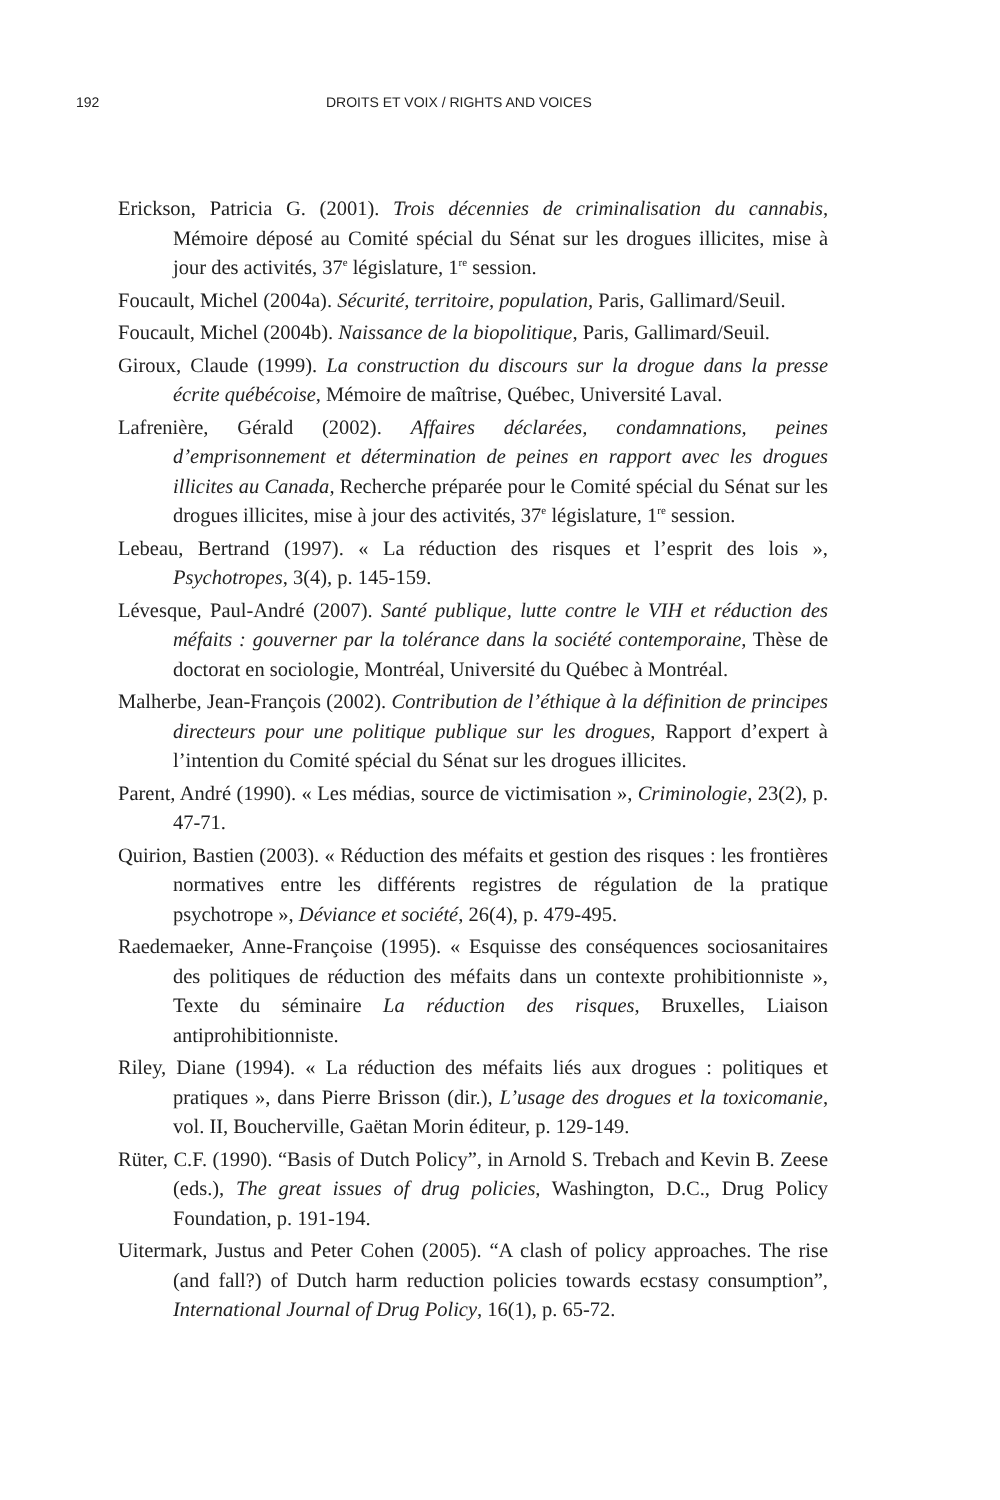192 DROITS ET VOIX / RIGHTS AND VOICES
Erickson, Patricia G. (2001). Trois décennies de criminalisation du cannabis, Mémoire déposé au Comité spécial du Sénat sur les drogues illicites, mise à jour des activités, 37<sup>e</sup> législature, 1<sup>re</sup> session.
Foucault, Michel (2004a). Sécurité, territoire, population, Paris, Gallimard/Seuil.
Foucault, Michel (2004b). Naissance de la biopolitique, Paris, Gallimard/Seuil.
Giroux, Claude (1999). La construction du discours sur la drogue dans la presse écrite québécoise, Mémoire de maîtrise, Québec, Université Laval.
Lafrenière, Gérald (2002). Affaires déclarées, condamnations, peines d’emprisonnement et détermination de peines en rapport avec les drogues illicites au Canada, Recherche préparée pour le Comité spécial du Sénat sur les drogues illicites, mise à jour des activités, 37<sup>e</sup> législature, 1<sup>re</sup> session.
Lebeau, Bertrand (1997). « La réduction des risques et l’esprit des lois », Psychotropes, 3(4), p. 145-159.
Lévesque, Paul-André (2007). Santé publique, lutte contre le VIH et réduction des méfaits : gouverner par la tolérance dans la société contemporaine, Thèse de doctorat en sociologie, Montréal, Université du Québec à Montréal.
Malherbe, Jean-François (2002). Contribution de l’éthique à la définition de principes directeurs pour une politique publique sur les drogues, Rapport d’expert à l’intention du Comité spécial du Sénat sur les drogues illicites.
Parent, André (1990). « Les médias, source de victimisation », Criminologie, 23(2), p. 47-71.
Quirion, Bastien (2003). « Réduction des méfaits et gestion des risques : les frontières normatives entre les différents registres de régulation de la pratique psychotrope », Déviance et société, 26(4), p. 479-495.
Raedemaeker, Anne-Françoise (1995). « Esquisse des conséquences sociosanitaires des politiques de réduction des méfaits dans un contexte prohibitionniste », Texte du séminaire La réduction des risques, Bruxelles, Liaison antiprohibitionniste.
Riley, Diane (1994). « La réduction des méfaits liés aux drogues : politiques et pratiques », dans Pierre Brisson (dir.), L’usage des drogues et la toxicomanie, vol. II, Boucherville, Gaëtan Morin éditeur, p. 129-149.
Rüter, C.F. (1990). “Basis of Dutch Policy”, in Arnold S. Trebach and Kevin B. Zeese (eds.), The great issues of drug policies, Washington, D.C., Drug Policy Foundation, p. 191-194.
Uitermark, Justus and Peter Cohen (2005). “A clash of policy approaches. The rise (and fall?) of Dutch harm reduction policies towards ecstasy consumption”, International Journal of Drug Policy, 16(1), p. 65-72.